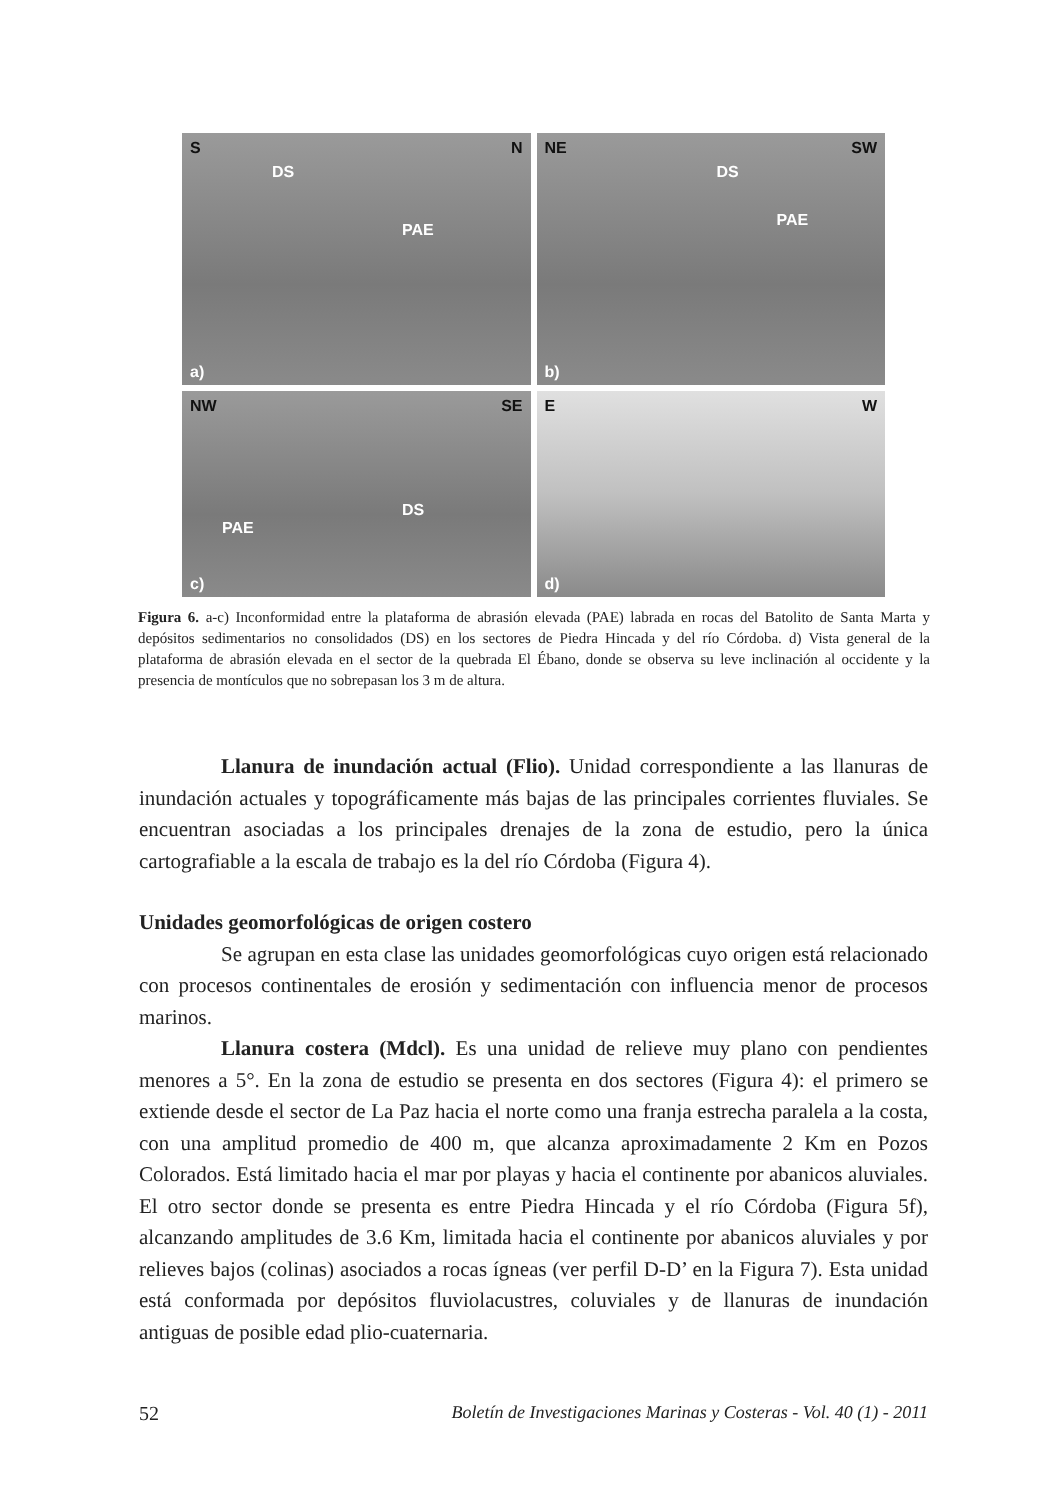S N
DS
PAE
a)
NE SW
DS
PAE
b)
NW SE
DS
PAE
c)
E W
d)
Figura 6. a-c) Inconformidad entre la plataforma de abrasión elevada (PAE) labrada en rocas del Batolito de Santa Marta y depósitos sedimentarios no consolidados (DS) en los sectores de Piedra Hincada y del río Córdoba. d) Vista general de la plataforma de abrasión elevada en el sector de la quebrada El Ébano, donde se observa su leve inclinación al occidente y la presencia de montículos que no sobrepasan los 3 m de altura.
Llanura de inundación actual (Flio). Unidad correspondiente a las llanuras de inundación actuales y topográficamente más bajas de las principales corrientes fluviales. Se encuentran asociadas a los principales drenajes de la zona de estudio, pero la única cartografiable a la escala de trabajo es la del río Córdoba (Figura 4).
Unidades geomorfológicas de origen costero
Se agrupan en esta clase las unidades geomorfológicas cuyo origen está relacionado con procesos continentales de erosión y sedimentación con influencia menor de procesos marinos.
Llanura costera (Mdcl). Es una unidad de relieve muy plano con pendientes menores a 5°. En la zona de estudio se presenta en dos sectores (Figura 4): el primero se extiende desde el sector de La Paz hacia el norte como una franja estrecha paralela a la costa, con una amplitud promedio de 400 m, que alcanza aproximadamente 2 Km en Pozos Colorados. Está limitado hacia el mar por playas y hacia el continente por abanicos aluviales. El otro sector donde se presenta es entre Piedra Hincada y el río Córdoba (Figura 5f), alcanzando amplitudes de 3.6 Km, limitada hacia el continente por abanicos aluviales y por relieves bajos (colinas) asociados a rocas ígneas (ver perfil D-D’ en la Figura 7). Esta unidad está conformada por depósitos fluviolacustres, coluviales y de llanuras de inundación antiguas de posible edad plio-cuaternaria.
52 Boletín de Investigaciones Marinas y Costeras - Vol. 40 (1) - 2011